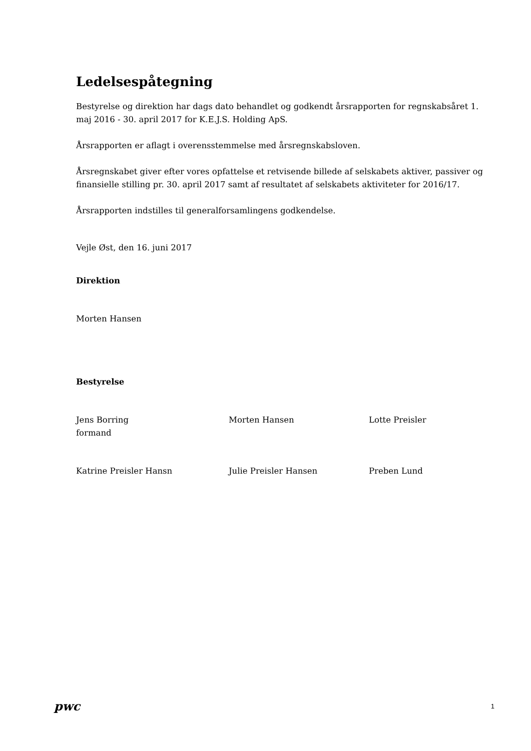Ledelsespåtegning
Bestyrelse og direktion har dags dato behandlet og godkendt årsrapporten for regnskabsåret 1. maj 2016 - 30. april 2017 for K.E.J.S. Holding ApS.
Årsrapporten er aflagt i overensstemmelse med årsregnskabsloven.
Årsregnskabet giver efter vores opfattelse et retvisende billede af selskabets aktiver, passiver og finansielle stilling pr. 30. april 2017 samt af resultatet af selskabets aktiviteter for 2016/17.
Årsrapporten indstilles til generalforsamlingens godkendelse.
Vejle Øst, den 16. juni 2017
Direktion
Morten Hansen
Bestyrelse
Jens Borring
formand
Morten Hansen Lotte Preisler
Katrine Preisler Hansn Julie Preisler Hansen Preben Lund
pwc
1